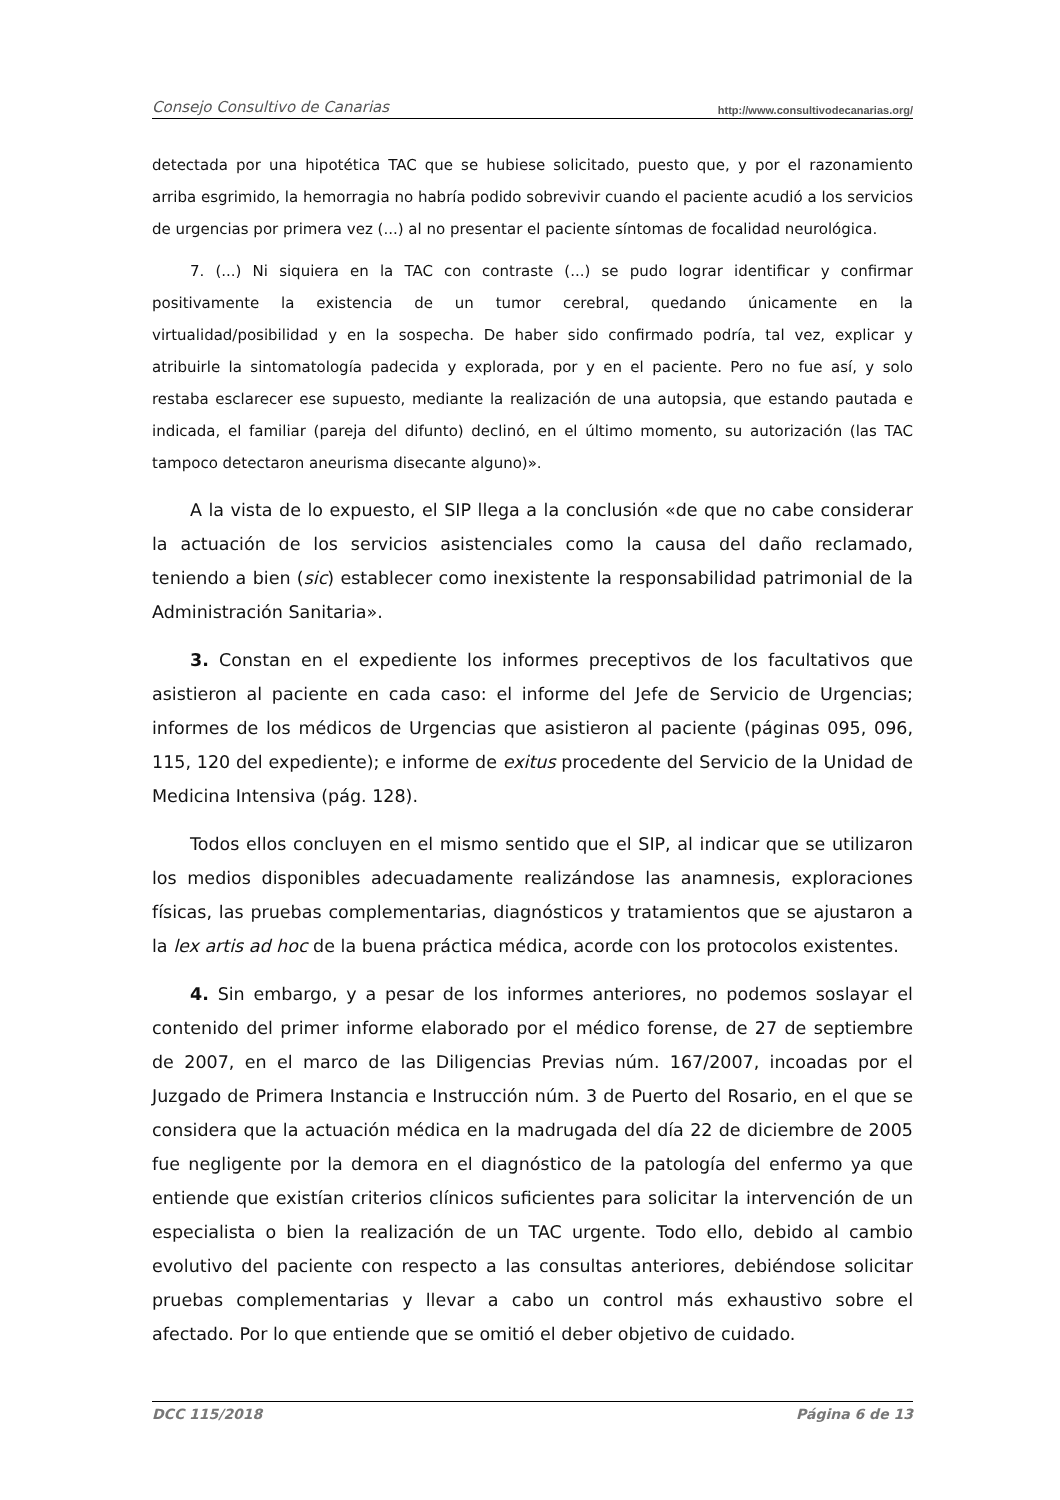Consejo Consultivo de Canarias http://www.consultivodecanarias.org/
detectada por una hipotética TAC que se hubiese solicitado, puesto que, y por el razonamiento arriba esgrimido, la hemorragia no habría podido sobrevivir cuando el paciente acudió a los servicios de urgencias por primera vez (...) al no presentar el paciente síntomas de focalidad neurológica.
7. (...) Ni siquiera en la TAC con contraste (...) se pudo lograr identificar y confirmar positivamente la existencia de un tumor cerebral, quedando únicamente en la virtualidad/posibilidad y en la sospecha. De haber sido confirmado podría, tal vez, explicar y atribuirle la sintomatología padecida y explorada, por y en el paciente. Pero no fue así, y solo restaba esclarecer ese supuesto, mediante la realización de una autopsia, que estando pautada e indicada, el familiar (pareja del difunto) declinó, en el último momento, su autorización (las TAC tampoco detectaron aneurisma disecante alguno)».
A la vista de lo expuesto, el SIP llega a la conclusión «de que no cabe considerar la actuación de los servicios asistenciales como la causa del daño reclamado, teniendo a bien (sic) establecer como inexistente la responsabilidad patrimonial de la Administración Sanitaria».
3. Constan en el expediente los informes preceptivos de los facultativos que asistieron al paciente en cada caso: el informe del Jefe de Servicio de Urgencias; informes de los médicos de Urgencias que asistieron al paciente (páginas 095, 096, 115, 120 del expediente); e informe de exitus procedente del Servicio de la Unidad de Medicina Intensiva (pág. 128).
Todos ellos concluyen en el mismo sentido que el SIP, al indicar que se utilizaron los medios disponibles adecuadamente realizándose las anamnesis, exploraciones físicas, las pruebas complementarias, diagnósticos y tratamientos que se ajustaron a la lex artis ad hoc de la buena práctica médica, acorde con los protocolos existentes.
4. Sin embargo, y a pesar de los informes anteriores, no podemos soslayar el contenido del primer informe elaborado por el médico forense, de 27 de septiembre de 2007, en el marco de las Diligencias Previas núm. 167/2007, incoadas por el Juzgado de Primera Instancia e Instrucción núm. 3 de Puerto del Rosario, en el que se considera que la actuación médica en la madrugada del día 22 de diciembre de 2005 fue negligente por la demora en el diagnóstico de la patología del enfermo ya que entiende que existían criterios clínicos suficientes para solicitar la intervención de un especialista o bien la realización de un TAC urgente. Todo ello, debido al cambio evolutivo del paciente con respecto a las consultas anteriores, debiéndose solicitar pruebas complementarias y llevar a cabo un control más exhaustivo sobre el afectado. Por lo que entiende que se omitió el deber objetivo de cuidado.
DCC 115/2018 Página 6 de 13